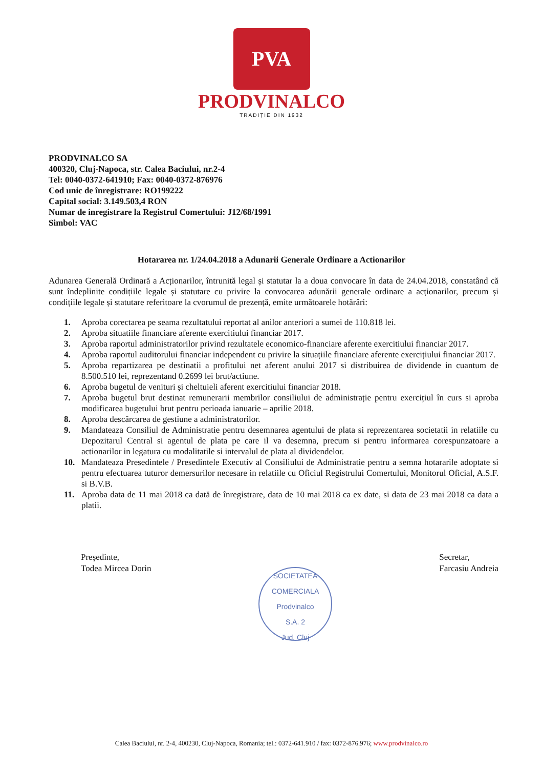PVA
PRODVINALCO
TRADIȚIE DIN 1932
PRODVINALCO SA
400320, Cluj-Napoca, str. Calea Baciului, nr.2-4
Tel: 0040-0372-641910; Fax: 0040-0372-876976
Cod unic de înregistrare: RO199222
Capital social: 3.149.503,4 RON
Numar de inregistrare la Registrul Comertului: J12/68/1991
Simbol: VAC
Hotararea nr. 1/24.04.2018 a Adunarii Generale Ordinare a Actionarilor
Adunarea Generală Ordinară a Acționarilor, întrunită legal și statutar la a doua convocare în data de 24.04.2018, constatând că sunt îndeplinite condițiile legale și statutare cu privire la convocarea adunării generale ordinare a acționarilor, precum și condițiile legale și statutare referitoare la cvorumul de prezență, emite următoarele hotărâri:
1. Aproba corectarea pe seama rezultatului reportat al anilor anteriori a sumei de 110.818 lei.
2. Aproba situatiile financiare aferente exercitiului financiar 2017.
3. Aproba raportul administratorilor privind rezultatele economico-financiare aferente exercitiului financiar 2017.
4. Aproba raportul auditorului financiar independent cu privire la situațiile financiare aferente exercițiului financiar 2017.
5. Aproba repartizarea pe destinatii a profitului net aferent anului 2017 si distribuirea de dividende in cuantum de 8.500.510 lei, reprezentand 0.2699 lei brut/actiune.
6. Aproba bugetul de venituri și cheltuieli aferent exercitiului financiar 2018.
7. Aproba bugetul brut destinat remunerarii membrilor consiliului de administrație pentru exercițiul în curs si aproba modificarea bugetului brut pentru perioada ianuarie – aprilie 2018.
8. Aproba descărcarea de gestiune a administratorilor.
9. Mandateaza Consiliul de Administratie pentru desemnarea agentului de plata si reprezentarea societatii in relatiile cu Depozitarul Central si agentul de plata pe care il va desemna, precum si pentru informarea corespunzatoare a actionarilor in legatura cu modalitatile si intervalul de plata al dividendelor.
10. Mandateaza Presedintele / Presedintele Executiv al Consiliului de Administratie pentru a semna hotararile adoptate si pentru efectuarea tuturor demersurilor necesare in relatiile cu Oficiul Registrului Comertului, Monitorul Oficial, A.S.F. si B.V.B.
11. Aproba data de 11 mai 2018 ca dată de înregistrare, data de 10 mai 2018 ca ex date, si data de 23 mai 2018 ca data a platii.
Președinte,
Todea Mircea Dorin
SOCIETATEA COMERCIALA
Prodvinalco
S.A. 2
Jud. Cluj
Secretar,
Farcasiu Andreia
Calea Baciului, nr. 2-4, 400230, Cluj-Napoca, Romania; tel.: 0372-641.910 / fax: 0372-876.976; www.prodvinalco.ro